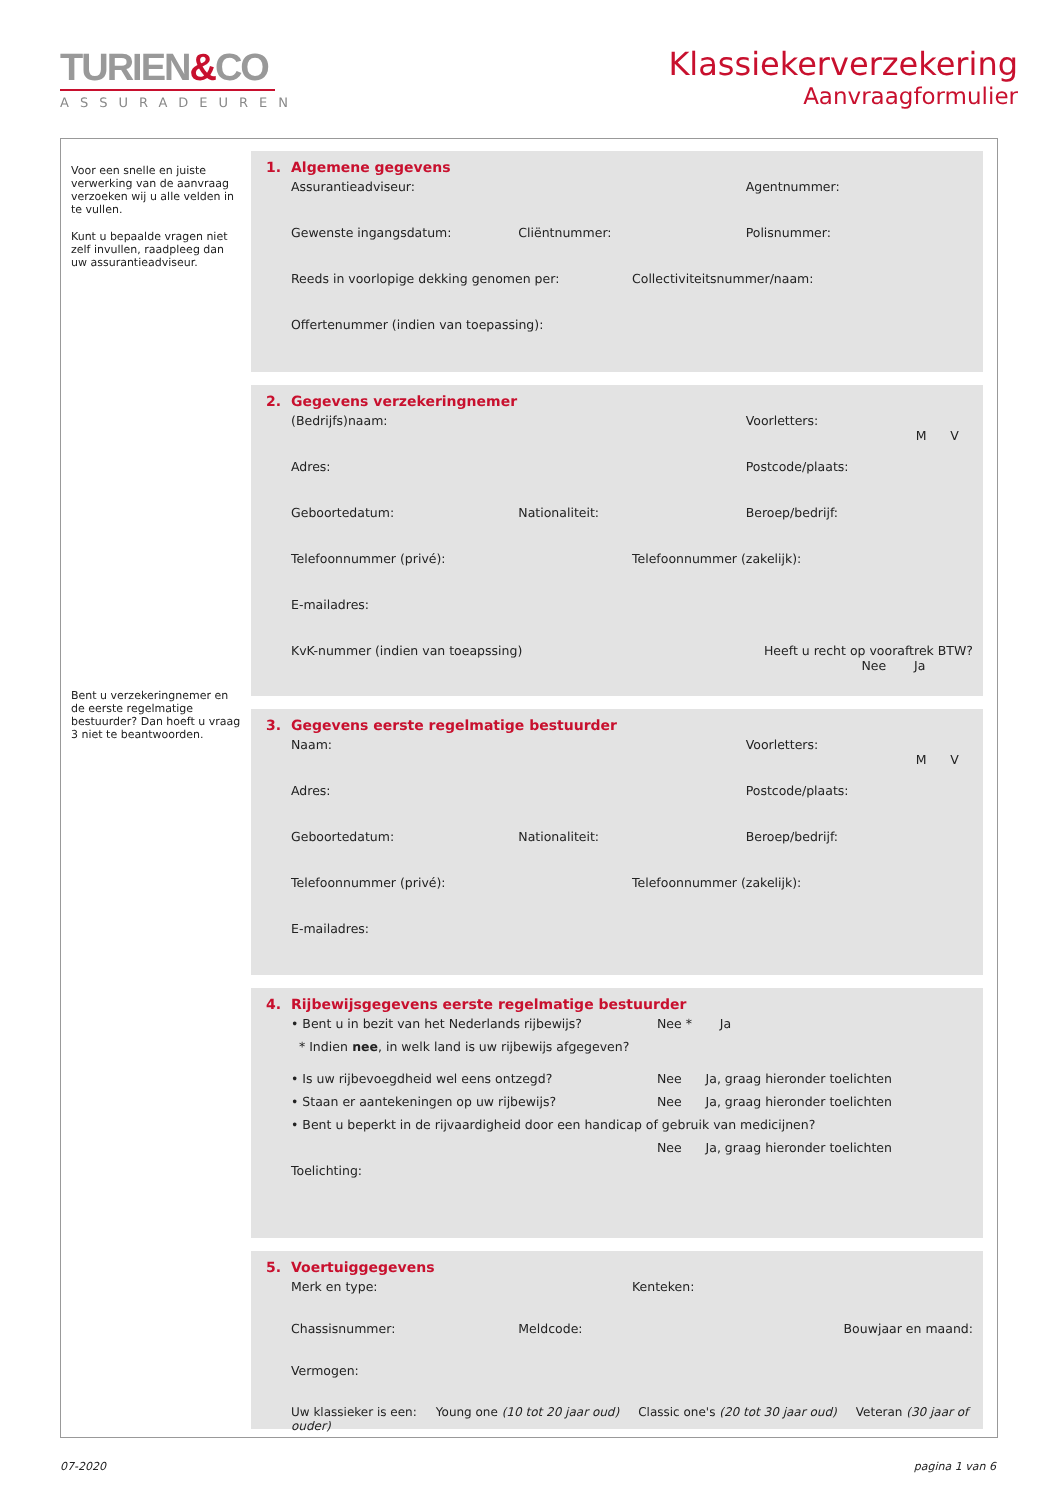TURIEN&CO
ASSURADEUREN
Klassiekerverzekering
Aanvraagformulier
Voor een snelle en juiste verwerking van de aanvraag verzoeken wij u alle velden in te vullen.
Kunt u bepaalde vragen niet zelf invullen, raadpleeg dan uw assurantieadviseur.
Bent u verzekeringnemer en de eerste regelmatige bestuurder? Dan hoeft u vraag 3 niet te beantwoorden.
1. Algemene gegevens
Assurantieadviseur: Agentnummer:
Gewenste ingangsdatum: Cliëntnummer: Polisnummer:
Reeds in voorlopige dekking genomen per:
Collectiviteitsnummer/naam:
Offertenummer (indien van toepassing):
2. Gegevens verzekeringnemer
(Bedrijfs)naam: Voorletters:
M V
Adres: Postcode/plaats:
Geboortedatum: Nationaliteit: Beroep/bedrijf:
Telefoonnummer (privé): Telefoonnummer (zakelijk):
E-mailadres:
KvK-nummer (indien van toeapssing)
Heeft u recht op vooraftrek BTW?
Nee Ja
3. Gegevens eerste regelmatige bestuurder
Naam: Voorletters:
M V
Adres: Postcode/plaats:
Geboortedatum: Nationaliteit: Beroep/bedrijf:
Telefoonnummer (privé): Telefoonnummer (zakelijk):
E-mailadres:
4. Rijbewijsgegevens eerste regelmatige bestuurder
• Bent u in bezit van het Nederlands rijbewijs? Nee * Ja
* Indien nee, in welk land is uw rijbewijs afgegeven?
• Is uw rijbevoegdheid wel eens ontzegd? Nee Ja, graag hieronder toelichten
• Staan er aantekeningen op uw rijbewijs? Nee Ja, graag hieronder toelichten
• Bent u beperkt in de rijvaardigheid door een handicap of gebruik van medicijnen?
Nee Ja, graag hieronder toelichten
Toelichting:
5. Voertuiggegevens
Merk en type: Kenteken:
Chassisnummer: Meldcode: Bouwjaar en maand:
Vermogen:
Uw klassieker is een: Young one (10 tot 20 jaar oud) Classic one's (20 tot 30 jaar oud) Veteran (30 jaar of ouder)
07-2020 pagina 1 van 6